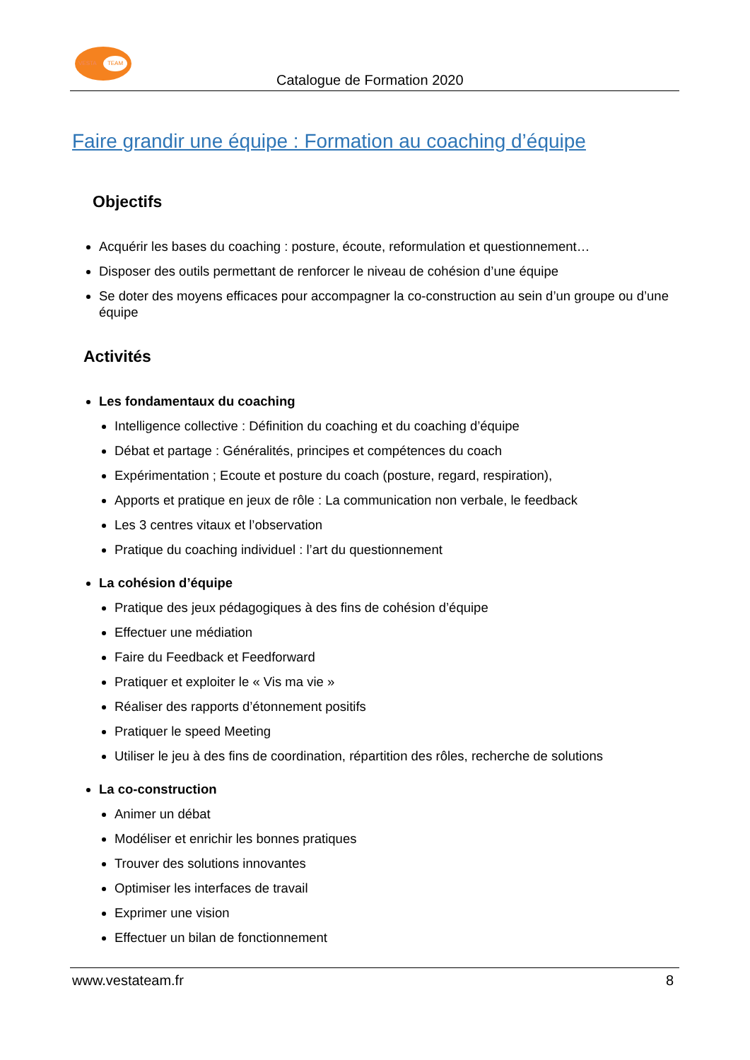VESTA
TEAM
Catalogue de Formation 2020
Faire grandir une équipe : Formation au coaching d’équipe
Objectifs
Acquérir les bases du coaching : posture, écoute, reformulation et questionnement…
Disposer des outils permettant de renforcer le niveau de cohésion d’une équipe
Se doter des moyens efficaces pour accompagner la co-construction au sein d’un groupe ou d’une équipe
Activités
Les fondamentaux du coaching
Intelligence collective : Définition du coaching et du coaching d’équipe
Débat et partage : Généralités, principes et compétences du coach
Expérimentation ; Ecoute et posture du coach (posture, regard, respiration),
Apports et pratique en jeux de rôle : La communication non verbale, le feedback
Les 3 centres vitaux et l’observation
Pratique du coaching individuel : l’art du questionnement
La cohésion d’équipe
Pratique des jeux pédagogiques à des fins de cohésion d’équipe
Effectuer une médiation
Faire du Feedback et Feedforward
Pratiquer et exploiter le « Vis ma vie »
Réaliser des rapports d’étonnement positifs
Pratiquer le speed Meeting
Utiliser le jeu à des fins de coordination, répartition des rôles, recherche de solutions
La co-construction
Animer un débat
Modéliser et enrichir les bonnes pratiques
Trouver des solutions innovantes
Optimiser les interfaces de travail
Exprimer une vision
Effectuer un bilan de fonctionnement
www.vestateam.fr 8